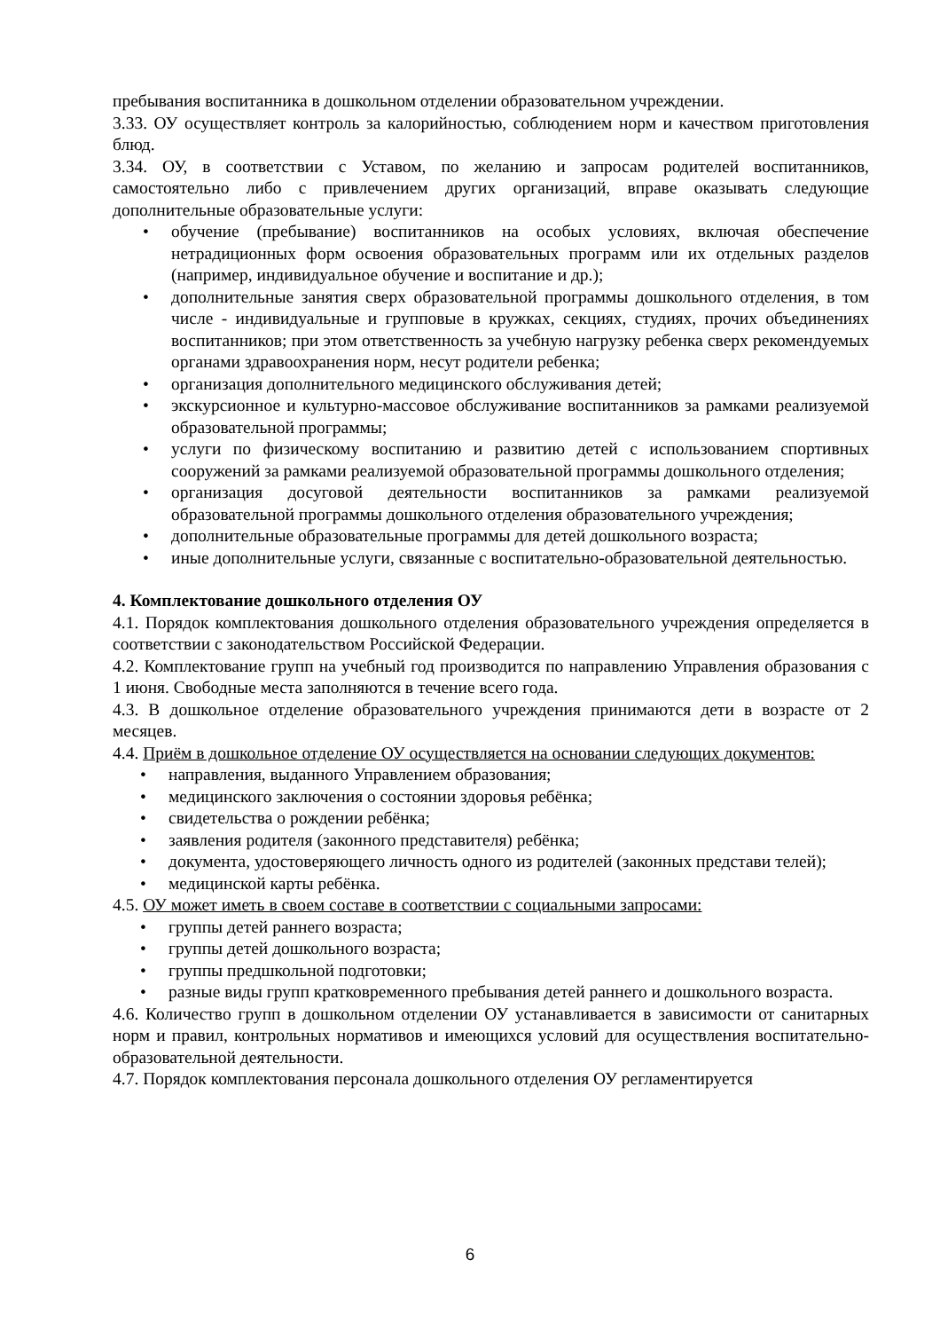пребывания воспитанника в дошкольном отделении образовательном учреждении.
3.33. ОУ осуществляет контроль за калорийностью, соблюдением норм и качеством приготовления блюд.
3.34. ОУ, в соответствии с Уставом, по желанию и запросам родителей воспитанников, самостоятельно либо с привлечением других организаций, вправе оказывать следующие дополнительные образовательные услуги:
• обучение (пребывание) воспитанников на особых условиях, включая обеспечение нетрадиционных форм освоения образовательных программ или их отдельных разделов (например, индивидуальное обучение и воспитание и др.);
• дополнительные занятия сверх образовательной программы дошкольного отделения, в том числе - индивидуальные и групповые в кружках, секциях, студиях, прочих объединениях воспитанников; при этом ответственность за учебную нагрузку ребенка сверх рекомендуемых органами здравоохранения норм, несут родители ребенка;
• организация дополнительного медицинского обслуживания детей;
• экскурсионное и культурно-массовое обслуживание воспитанников за рамками реализуемой образовательной программы;
• услуги по физическому воспитанию и развитию детей с использованием спортивных сооружений за рамками реализуемой образовательной программы дошкольного отделения;
• организация досуговой деятельности воспитанников за рамками реализуемой образовательной программы дошкольного отделения образовательного учреждения;
• дополнительные образовательные программы для детей дошкольного возраста;
• иные дополнительные услуги, связанные с воспитательно-образовательной деятельностью.
4. Комплектование дошкольного отделения ОУ
4.1. Порядок комплектования дошкольного отделения образовательного учреждения определяется в соответствии с законодательством Российской Федерации.
4.2. Комплектование групп на учебный год производится по направлению Управления образования с 1 июня. Свободные места заполняются в течение всего года.
4.3. В дошкольное отделение образовательного учреждения принимаются дети в возрасте от 2 месяцев.
4.4. Приём в дошкольное отделение ОУ осуществляется на основании следующих документов:
• направления, выданного Управлением образования;
• медицинского заключения о состоянии здоровья ребёнка;
• свидетельства о рождении ребёнка;
• заявления родителя (законного представителя) ребёнка;
• документа, удостоверяющего личность одного из родителей (законных представи телей);
• медицинской карты ребёнка.
4.5. ОУ может иметь в своем составе в соответствии с социальными запросами:
• группы детей раннего возраста;
• группы детей дошкольного возраста;
• группы предшкольной подготовки;
• разные виды групп кратковременного пребывания детей раннего и дошкольного возраста.
4.6. Количество групп в дошкольном отделении ОУ устанавливается в зависимости от санитарных норм и правил, контрольных нормативов и имеющихся условий для осуществления воспитательно-образовательной деятельности.
4.7. Порядок комплектования персонала дошкольного отделения ОУ регламентируется
6